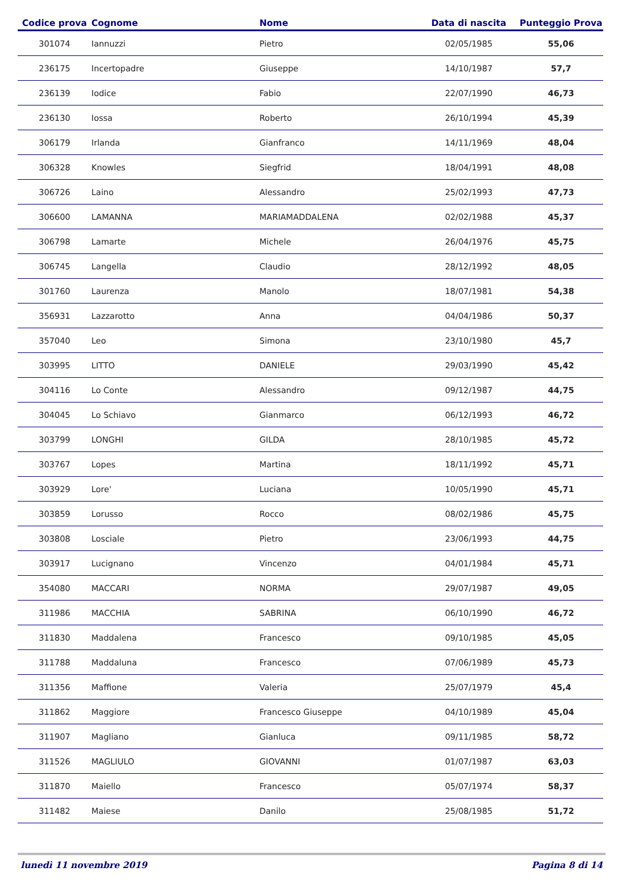| Codice prova | Cognome | Nome | Data di nascita | Punteggio Prova |
| --- | --- | --- | --- | --- |
| 301074 | Iannuzzi | Pietro | 02/05/1985 | 55,06 |
| 236175 | Incertopadre | Giuseppe | 14/10/1987 | 57,7 |
| 236139 | Iodice | Fabio | 22/07/1990 | 46,73 |
| 236130 | Iossa | Roberto | 26/10/1994 | 45,39 |
| 306179 | Irlanda | Gianfranco | 14/11/1969 | 48,04 |
| 306328 | Knowles | Siegfrid | 18/04/1991 | 48,08 |
| 306726 | Laino | Alessandro | 25/02/1993 | 47,73 |
| 306600 | LAMANNA | MARIAMADDALENA | 02/02/1988 | 45,37 |
| 306798 | Lamarte | Michele | 26/04/1976 | 45,75 |
| 306745 | Langella | Claudio | 28/12/1992 | 48,05 |
| 301760 | Laurenza | Manolo | 18/07/1981 | 54,38 |
| 356931 | Lazzarotto | Anna | 04/04/1986 | 50,37 |
| 357040 | Leo | Simona | 23/10/1980 | 45,7 |
| 303995 | LITTO | DANIELE | 29/03/1990 | 45,42 |
| 304116 | Lo Conte | Alessandro | 09/12/1987 | 44,75 |
| 304045 | Lo Schiavo | Gianmarco | 06/12/1993 | 46,72 |
| 303799 | LONGHI | GILDA | 28/10/1985 | 45,72 |
| 303767 | Lopes | Martina | 18/11/1992 | 45,71 |
| 303929 | Lore' | Luciana | 10/05/1990 | 45,71 |
| 303859 | Lorusso | Rocco | 08/02/1986 | 45,75 |
| 303808 | Losciale | Pietro | 23/06/1993 | 44,75 |
| 303917 | Lucignano | Vincenzo | 04/01/1984 | 45,71 |
| 354080 | MACCARI | NORMA | 29/07/1987 | 49,05 |
| 311986 | MACCHIA | SABRINA | 06/10/1990 | 46,72 |
| 311830 | Maddalena | Francesco | 09/10/1985 | 45,05 |
| 311788 | Maddaluna | Francesco | 07/06/1989 | 45,73 |
| 311356 | Maffione | Valeria | 25/07/1979 | 45,4 |
| 311862 | Maggiore | Francesco Giuseppe | 04/10/1989 | 45,04 |
| 311907 | Magliano | Gianluca | 09/11/1985 | 58,72 |
| 311526 | MAGLIULO | GIOVANNI | 01/07/1987 | 63,03 |
| 311870 | Maiello | Francesco | 05/07/1974 | 58,37 |
| 311482 | Maiese | Danilo | 25/08/1985 | 51,72 |
lunedì 11 novembre 2019 Pagina 8 di 14